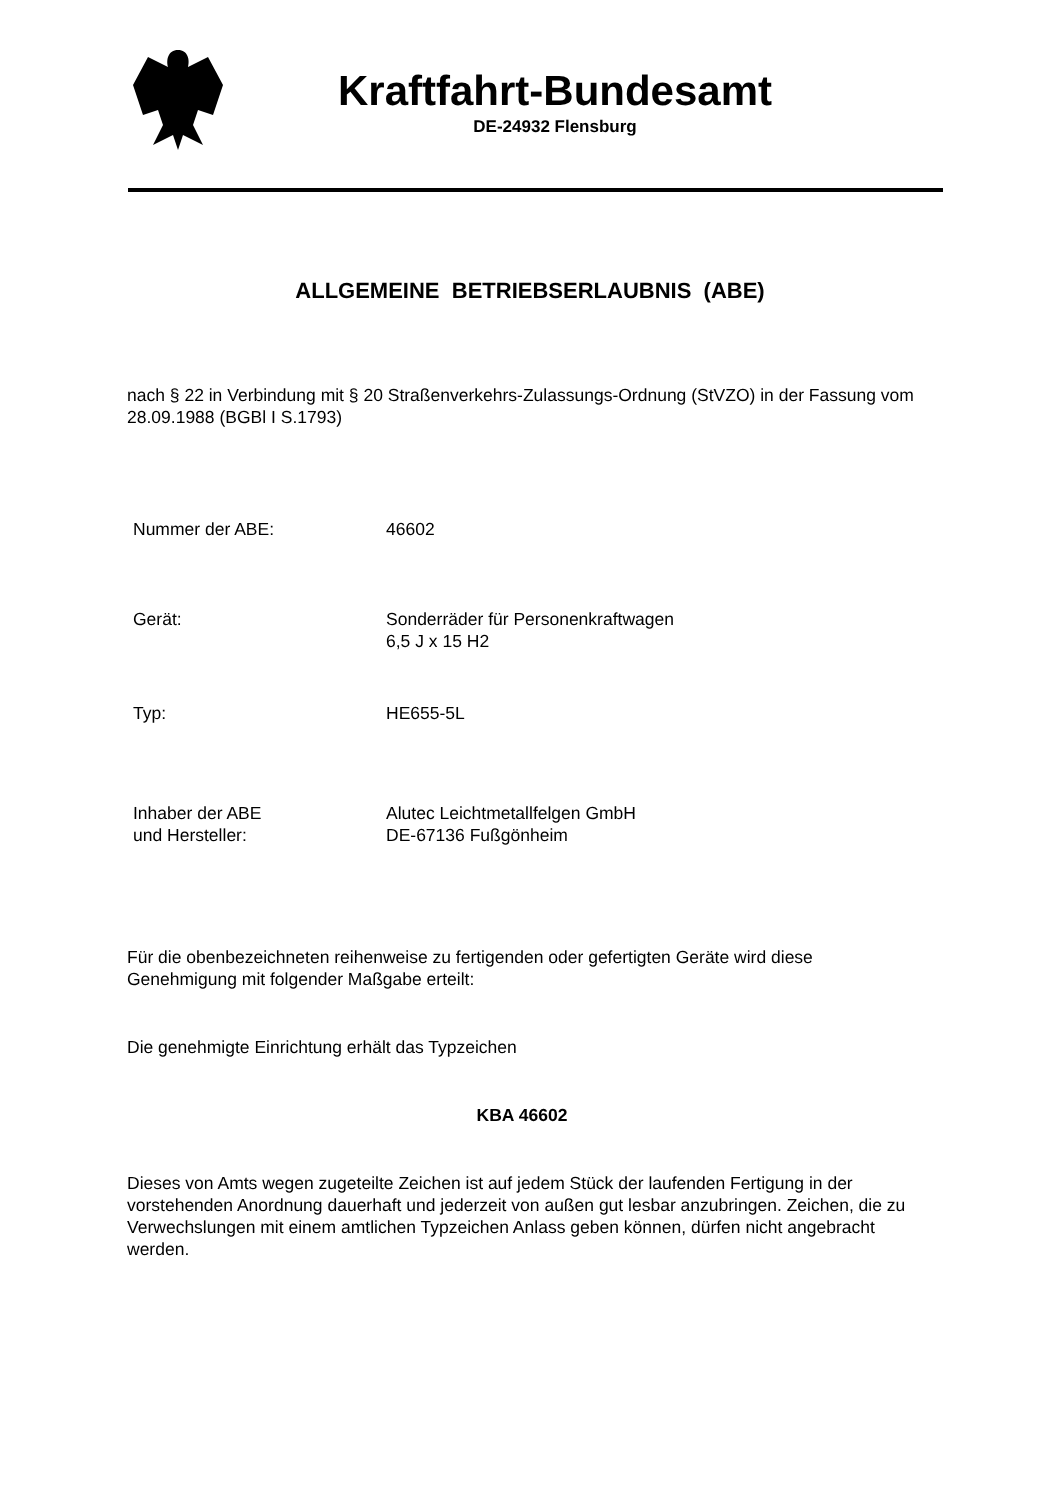Kraftfahrt-Bundesamt
DE-24932 Flensburg
ALLGEMEINE BETRIEBSERLAUBNIS (ABE)
nach § 22 in Verbindung mit § 20 Straßenverkehrs-Zulassungs-Ordnung (StVZO) in der Fassung vom 28.09.1988 (BGBl I S.1793)
Nummer der ABE: 46602
Gerät: Sonderräder für Personenkraftwagen
6,5 J x 15 H2
Typ: HE655-5L
Inhaber der ABE
und Hersteller:
Alutec Leichtmetallfelgen GmbH
DE-67136 Fußgönheim
Für die obenbezeichneten reihenweise zu fertigenden oder gefertigten Geräte wird diese Genehmigung mit folgender Maßgabe erteilt:
Die genehmigte Einrichtung erhält das Typzeichen
KBA 46602
Dieses von Amts wegen zugeteilte Zeichen ist auf jedem Stück der laufenden Fertigung in der vorstehenden Anordnung dauerhaft und jederzeit von außen gut lesbar anzubringen. Zeichen, die zu Verwechslungen mit einem amtlichen Typzeichen Anlass geben können, dürfen nicht angebracht werden.